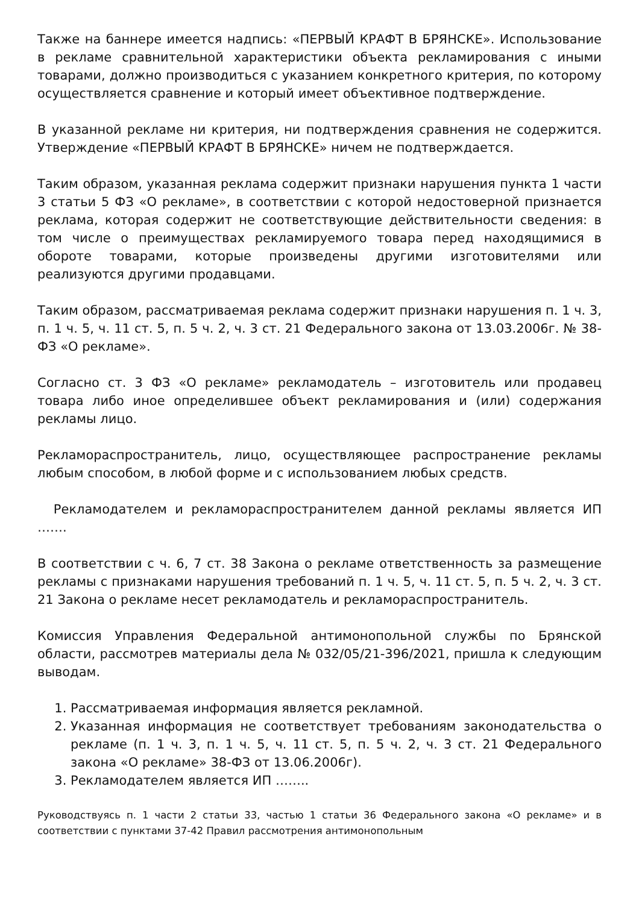Также на баннере имеется надпись: «ПЕРВЫЙ КРАФТ В БРЯНСКЕ». Использование в рекламе сравнительной характеристики объекта рекламирования с иными товарами, должно производиться с указанием конкретного критерия, по которому осуществляется сравнение и который имеет объективное подтверждение.
В указанной рекламе ни критерия, ни подтверждения сравнения не содержится. Утверждение «ПЕРВЫЙ КРАФТ В БРЯНСКЕ» ничем не подтверждается.
Таким образом, указанная реклама содержит признаки нарушения пункта 1 части 3 статьи 5 ФЗ «О рекламе», в соответствии с которой недостоверной признается реклама, которая содержит не соответствующие действительности сведения: в том числе о преимуществах рекламируемого товара перед находящимися в обороте товарами, которые произведены другими изготовителями или реализуются другими продавцами.
Таким образом, рассматриваемая реклама содержит признаки нарушения п. 1 ч. 3, п. 1 ч. 5, ч. 11 ст. 5, п. 5 ч. 2, ч. 3 ст. 21 Федерального закона от 13.03.2006г. № 38-ФЗ «О рекламе».
Согласно ст. 3 ФЗ «О рекламе» рекламодатель – изготовитель или продавец товара либо иное определившее объект рекламирования и (или) содержания рекламы лицо.
Рекламораспространитель, лицо, осуществляющее распространение рекламы любым способом, в любой форме и с использованием любых средств.
Рекламодателем и рекламораспространителем данной рекламы является ИП …….
В соответствии с ч. 6, 7 ст. 38 Закона о рекламе ответственность за размещение рекламы с признаками нарушения требований п. 1 ч. 5, ч. 11 ст. 5, п. 5 ч. 2, ч. 3 ст. 21 Закона о рекламе несет рекламодатель и рекламораспространитель.
Комиссия Управления Федеральной антимонопольной службы по Брянской области, рассмотрев материалы дела № 032/05/21-396/2021, пришла к следующим выводам.
1. Рассматриваемая информация является рекламной.
2. Указанная информация не соответствует требованиям законодательства о рекламе (п. 1 ч. 3, п. 1 ч. 5, ч. 11 ст. 5, п. 5 ч. 2, ч. 3 ст. 21 Федерального закона «О рекламе» 38-ФЗ от 13.06.2006г).
3. Рекламодателем является ИП ……..
Руководствуясь п. 1 части 2 статьи 33, частью 1 статьи 36 Федерального закона «О рекламе» и в соответствии с пунктами 37-42 Правил рассмотрения антимонопольным